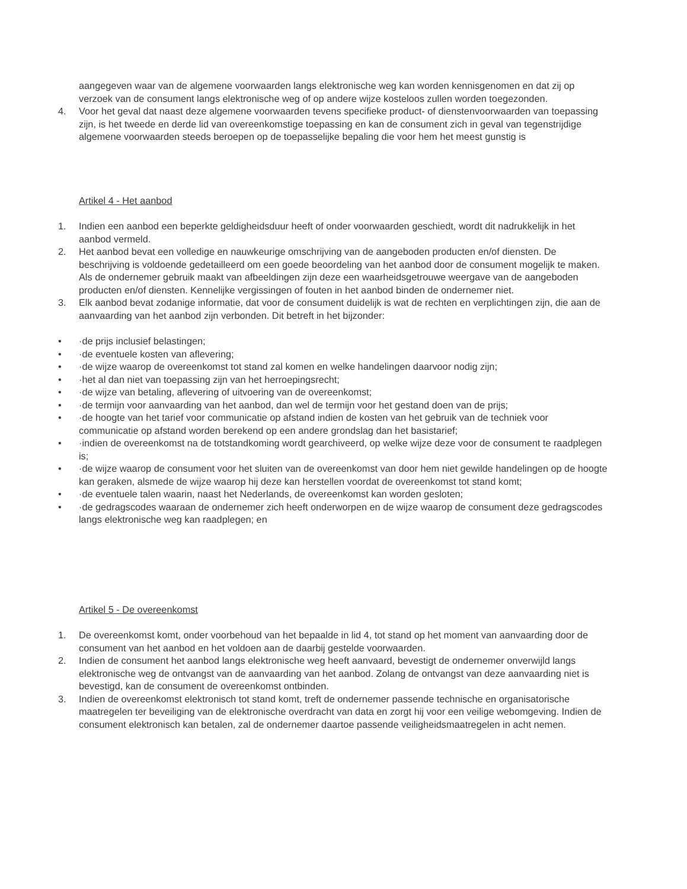aangegeven waar van de algemene voorwaarden langs elektronische weg kan worden kennisgenomen en dat zij op verzoek van de consument langs elektronische weg of op andere wijze kosteloos zullen worden toegezonden.
4. Voor het geval dat naast deze algemene voorwaarden tevens specifieke product- of dienstenvoorwaarden van toepassing zijn, is het tweede en derde lid van overeenkomstige toepassing en kan de consument zich in geval van tegenstrijdige algemene voorwaarden steeds beroepen op de toepasselijke bepaling die voor hem het meest gunstig is
Artikel 4 - Het aanbod
1. Indien een aanbod een beperkte geldigheidsduur heeft of onder voorwaarden geschiedt, wordt dit nadrukkelijk in het aanbod vermeld.
2. Het aanbod bevat een volledige en nauwkeurige omschrijving van de aangeboden producten en/of diensten. De beschrijving is voldoende gedetailleerd om een goede beoordeling van het aanbod door de consument mogelijk te maken. Als de ondernemer gebruik maakt van afbeeldingen zijn deze een waarheidsgetrouwe weergave van de aangeboden producten en/of diensten. Kennelijke vergissingen of fouten in het aanbod binden de ondernemer niet.
3. Elk aanbod bevat zodanige informatie, dat voor de consument duidelijk is wat de rechten en verplichtingen zijn, die aan de aanvaarding van het aanbod zijn verbonden. Dit betreft in het bijzonder:
• ·de prijs inclusief belastingen;
• ·de eventuele kosten van aflevering;
• ·de wijze waarop de overeenkomst tot stand zal komen en welke handelingen daarvoor nodig zijn;
• ·het al dan niet van toepassing zijn van het herroepingsrecht;
• ·de wijze van betaling, aflevering of uitvoering van de overeenkomst;
• ·de termijn voor aanvaarding van het aanbod, dan wel de termijn voor het gestand doen van de prijs;
• ·de hoogte van het tarief voor communicatie op afstand indien de kosten van het gebruik van de techniek voor communicatie op afstand worden berekend op een andere grondslag dan het basistarief;
• ·indien de overeenkomst na de totstandkoming wordt gearchiveerd, op welke wijze deze voor de consument te raadplegen is;
• ·de wijze waarop de consument voor het sluiten van de overeenkomst van door hem niet gewilde handelingen op de hoogte kan geraken, alsmede de wijze waarop hij deze kan herstellen voordat de overeenkomst tot stand komt;
• ·de eventuele talen waarin, naast het Nederlands, de overeenkomst kan worden gesloten;
• ·de gedragscodes waaraan de ondernemer zich heeft onderworpen en de wijze waarop de consument deze gedragscodes langs elektronische weg kan raadplegen; en
Artikel 5 - De overeenkomst
1. De overeenkomst komt, onder voorbehoud van het bepaalde in lid 4, tot stand op het moment van aanvaarding door de consument van het aanbod en het voldoen aan de daarbij gestelde voorwaarden.
2. Indien de consument het aanbod langs elektronische weg heeft aanvaard, bevestigt de ondernemer onverwijld langs elektronische weg de ontvangst van de aanvaarding van het aanbod. Zolang de ontvangst van deze aanvaarding niet is bevestigd, kan de consument de overeenkomst ontbinden.
3. Indien de overeenkomst elektronisch tot stand komt, treft de ondernemer passende technische en organisatorische maatregelen ter beveiliging van de elektronische overdracht van data en zorgt hij voor een veilige webomgeving. Indien de consument elektronisch kan betalen, zal de ondernemer daartoe passende veiligheidsmaatregelen in acht nemen.